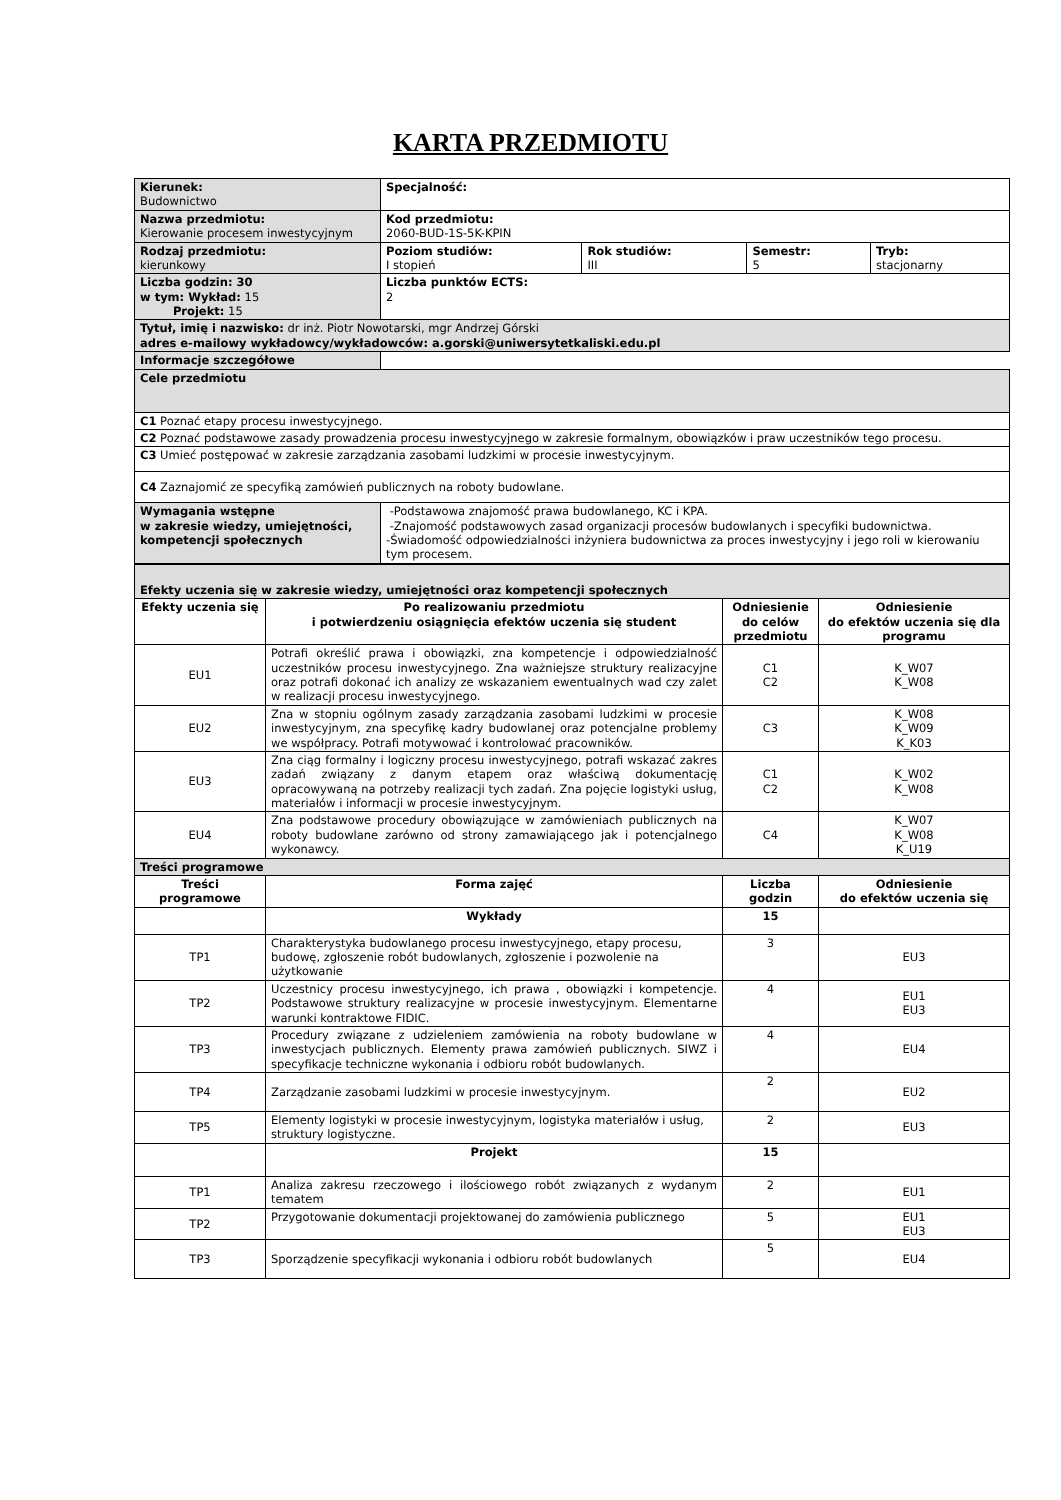KARTA PRZEDMIOTU
| Kierunek: Budownictwo | Specjalność: | | | |
| Nazwa przedmiotu: Kierowanie procesem inwestycyjnym | Kod przedmiotu: 2060-BUD-1S-5K-KPIN | | | |
| Rodzaj przedmiotu: kierunkowy | Poziom studiów: I stopień | Rok studiów: III | Semestr: 5 | Tryb: stacjonarny |
| Liczba godzin: 30 w tym: Wykład: 15 Projekt: 15 | Liczba punktów ECTS: 2 | | | |
| Tytuł, imię i nazwisko: dr inż. Piotr Nowotarski, mgr Andrzej Górski adres e-mailowy wykładowcy/wykładowców: a.gorski@uniwersytetkaliski.edu.pl | | | | |
| Informacje szczegółowe | | | | |
| Cele przedmiotu | | | | |
| C1 Poznać etapy procesu inwestycyjnego. | | | | |
| C2 Poznać podstawowe zasady prowadzenia procesu inwestycyjnego w zakresie formalnym, obowiązków i praw uczestników tego procesu. | | | | |
| C3 Umieć postępować w zakresie zarządzania zasobami ludzkimi w procesie inwestycyjnym. | | | | |
| C4 Zaznajomić ze specyfiką zamówień publicznych na roboty budowlane. | | | | |
| Wymagania wstępne w zakresie wiedzy, umiejętności, kompetencji społecznych | -Podstawowa znajomość prawa budowlanego, KC i KPA. -Znajomość podstawowych zasad organizacji procesów budowlanych i specyfiki budownictwa. -Świadomość odpowiedzialności inżyniera budownictwa za proces inwestycyjny i jego roli w kierowaniu tym procesem. | | | |
| Efekty uczenia się w zakresie wiedzy, umiejętności oraz kompetencji społecznych | | | |
| Efekty uczenia się | Po realizowaniu przedmiotu i potwierdzeniu osiągnięcia efektów uczenia się student | Odniesienie do celów przedmiotu | Odniesienie do efektów uczenia się dla programu |
| EU1 | Potrafi określić prawa i obowiązki, zna kompetencje i odpowiedzialność uczestników procesu inwestycyjnego. Zna ważniejsze struktury realizacyjne oraz potrafi dokonać ich analizy ze wskazaniem ewentualnych wad czy zalet w realizacji procesu inwestycyjnego. | C1 C2 | K_W07 K_W08 |
| EU2 | Zna w stopniu ogólnym zasady zarządzania zasobami ludzkimi w procesie inwestycyjnym, zna specyfikę kadry budowlanej oraz potencjalne problemy we współpracy. Potrafi motywować i kontrolować pracowników. | C3 | K_W08 K_W09 K_K03 |
| EU3 | Zna ciąg formalny i logiczny procesu inwestycyjnego, potrafi wskazać zakres zadań związany z danym etapem oraz właściwą dokumentację opracowywaną na potrzeby realizacji tych zadań. Zna pojęcie logistyki usług, materiałów i informacji w procesie inwestycyjnym. | C1 C2 | K_W02 K_W08 |
| EU4 | Zna podstawowe procedury obowiązujące w zamówieniach publicznych na roboty budowlane zarówno od strony zamawiającego jak i potencjalnego wykonawcy. | C4 | K_W07 K_W08 K_U19 |
| Treści programowe | | | |
| Treści programowe | Forma zajęć | Liczba godzin | Odniesienie do efektów uczenia się |
| | Wykłady | 15 | |
| TP1 | Charakterystyka budowlanego procesu inwestycyjnego, etapy procesu, budowę, zgłoszenie robót budowlanych, zgłoszenie i pozwolenie na użytkowanie | 3 | EU3 |
| TP2 | Uczestnicy procesu inwestycyjnego, ich prawa , obowiązki i kompetencje. Podstawowe struktury realizacyjne w procesie inwestycyjnym. Elementarne warunki kontraktowe FIDIC. | 4 | EU1 EU3 |
| TP3 | Procedury związane z udzieleniem zamówienia na roboty budowlane w inwestycjach publicznych. Elementy prawa zamówień publicznych. SIWZ i specyfikacje techniczne wykonania i odbioru robót budowlanych. | 4 | EU4 |
| TP4 | Zarządzanie zasobami ludzkimi w procesie inwestycyjnym. | 2 | EU2 |
| TP5 | Elementy logistyki w procesie inwestycyjnym, logistyka materiałów i usług, struktury logistyczne. | 2 | EU3 |
| | Projekt | 15 | |
| TP1 | Analiza zakresu rzeczowego i ilościowego robót związanych z wydanym tematem | 2 | EU1 |
| TP2 | Przygotowanie dokumentacji projektowanej do zamówienia publicznego | 5 | EU1 EU3 |
| TP3 | Sporządzenie specyfikacji wykonania i odbioru robót budowlanych | 5 | EU4 |